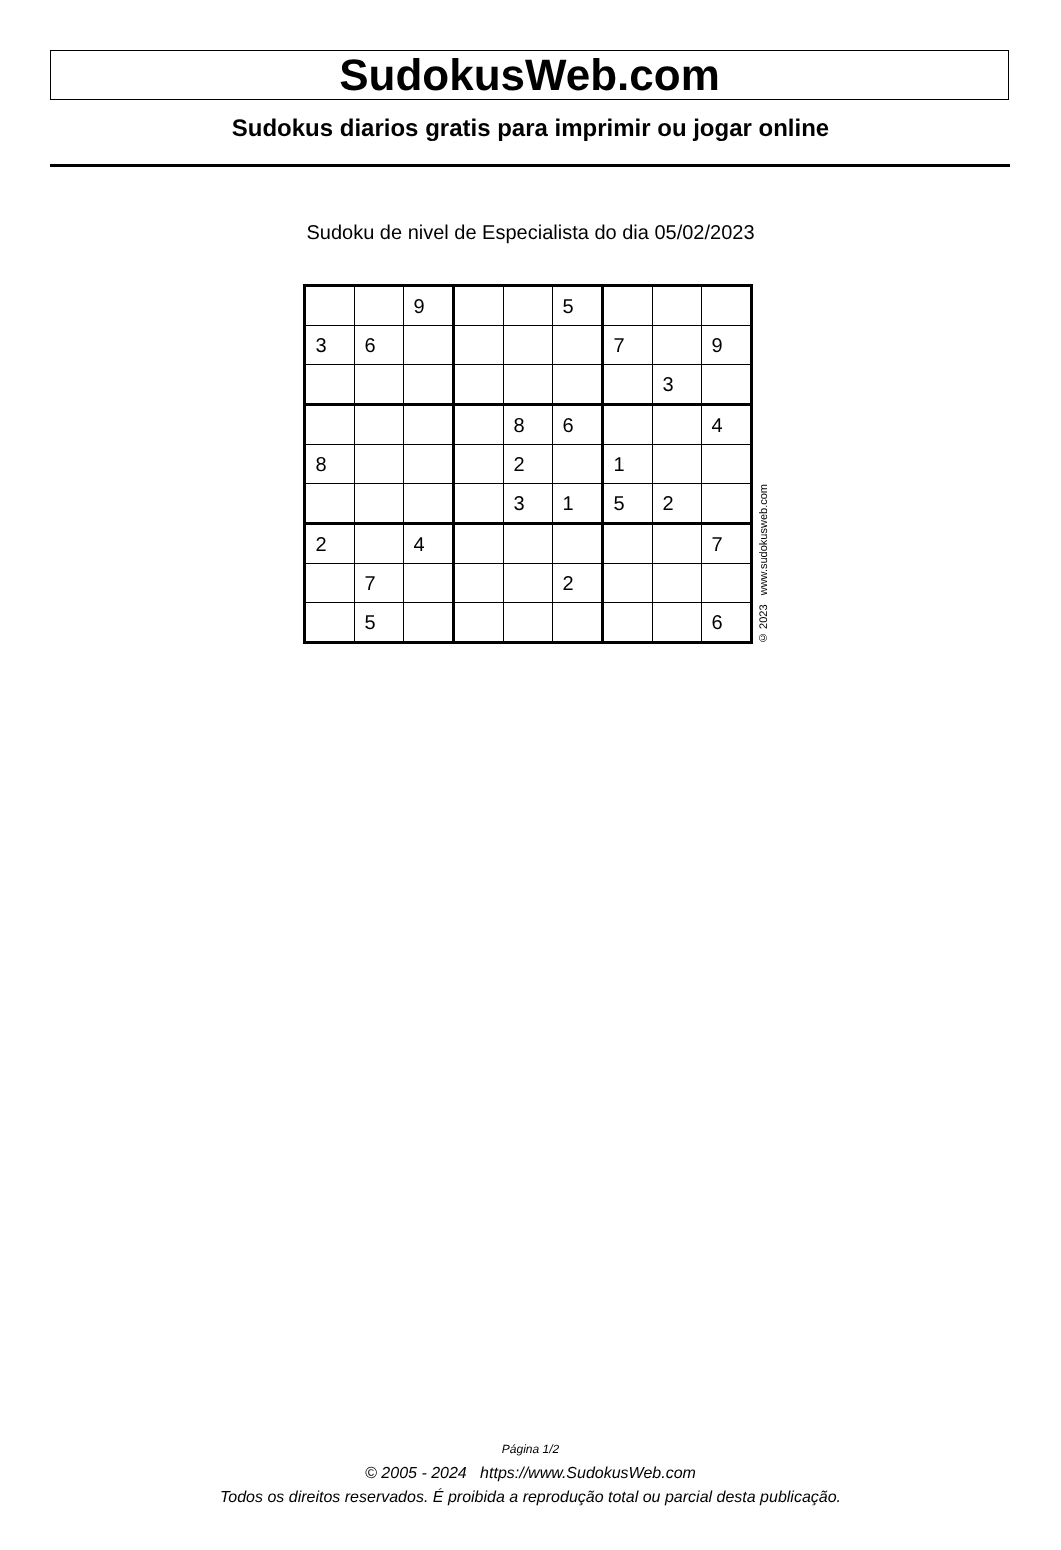SudokusWeb.com
Sudokus diarios gratis para imprimir ou jogar online
Sudoku de nivel de Especialista do dia 05/02/2023
| | | 9 | | | 5 | | | |
| 3 | 6 | | | | | 7 | | 9 |
| | | | | | | | 3 | |
| | | | | 8 | 6 | | | 4 |
| 8 | | | | 2 | | 1 | | |
| | | | | 3 | 1 | 5 | 2 | |
| 2 | | 4 | | | | | | 7 |
| | 7 | | | | 2 | | | |
| | 5 | | | | | | | 6 |
© 2023 www.sudokusweb.com
Página 1/2
© 2005 - 2024 https://www.SudokusWeb.com
Todos os direitos reservados. É proibida a reprodução total ou parcial desta publicação.